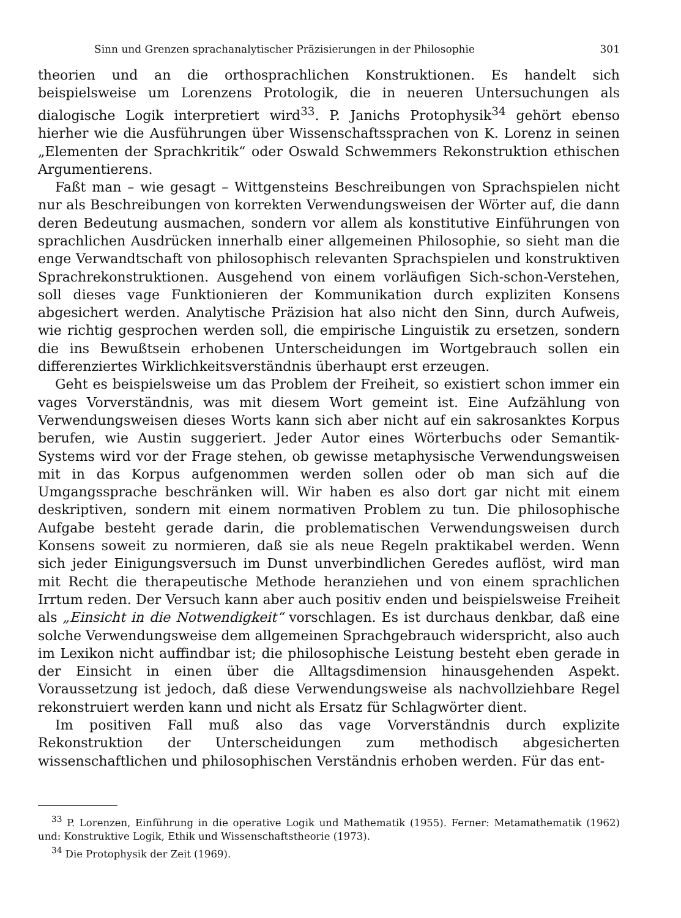Sinn und Grenzen sprachanalytischer Präzisierungen in der Philosophie 301
theorien und an die orthosprachlichen Konstruktionen. Es handelt sich beispielsweise um Lorenzens Protologik, die in neueren Untersuchungen als dialogische Logik interpretiert wird<sup>33</sup>. P. Janichs Protophysik<sup>34</sup> gehört ebenso hierher wie die Ausführungen über Wissenschaftssprachen von K. Lorenz in seinen „Elementen der Sprachkritik“ oder Oswald Schwemmers Rekonstruktion ethischen Argumentierens.
Faßt man – wie gesagt – Wittgensteins Beschreibungen von Sprachspielen nicht nur als Beschreibungen von korrekten Verwendungsweisen der Wörter auf, die dann deren Bedeutung ausmachen, sondern vor allem als konstitutive Einführungen von sprachlichen Ausdrücken innerhalb einer allgemeinen Philosophie, so sieht man die enge Verwandtschaft von philosophisch relevanten Sprachspielen und konstruktiven Sprachrekonstruktionen. Ausgehend von einem vorläufigen Sich-schon-Verstehen, soll dieses vage Funktionieren der Kommunikation durch expliziten Konsens abgesichert werden. Analytische Präzision hat also nicht den Sinn, durch Aufweis, wie richtig gesprochen werden soll, die empirische Linguistik zu ersetzen, sondern die ins Bewußtsein erhobenen Unterscheidungen im Wortgebrauch sollen ein differenziertes Wirklichkeitsverständnis überhaupt erst erzeugen.
Geht es beispielsweise um das Problem der Freiheit, so existiert schon immer ein vages Vorverständnis, was mit diesem Wort gemeint ist. Eine Aufzählung von Verwendungsweisen dieses Worts kann sich aber nicht auf ein sakrosanktes Korpus berufen, wie Austin suggeriert. Jeder Autor eines Wörterbuchs oder Semantik-Systems wird vor der Frage stehen, ob gewisse metaphysische Verwendungsweisen mit in das Korpus aufgenommen werden sollen oder ob man sich auf die Umgangssprache beschränken will. Wir haben es also dort gar nicht mit einem deskriptiven, sondern mit einem normativen Problem zu tun. Die philosophische Aufgabe besteht gerade darin, die problematischen Verwendungsweisen durch Konsens soweit zu normieren, daß sie als neue Regeln praktikabel werden. Wenn sich jeder Einigungsversuch im Dunst unverbindlichen Geredes auflöst, wird man mit Recht die therapeutische Methode heranziehen und von einem sprachlichen Irrtum reden. Der Versuch kann aber auch positiv enden und beispielsweise Freiheit als „Einsicht in die Notwendigkeit“ vorschlagen. Es ist durchaus denkbar, daß eine solche Verwendungsweise dem allgemeinen Sprachgebrauch widerspricht, also auch im Lexikon nicht auffindbar ist; die philosophische Leistung besteht eben gerade in der Einsicht in einen über die Alltagsdimension hinausgehenden Aspekt. Voraussetzung ist jedoch, daß diese Verwendungsweise als nachvollziehbare Regel rekonstruiert werden kann und nicht als Ersatz für Schlagwörter dient.
Im positiven Fall muß also das vage Vorverständnis durch explizite Rekonstruktion der Unterscheidungen zum methodisch abgesicherten wissenschaftlichen und philosophischen Verständnis erhoben werden. Für das ent-
<sup>33</sup> P. Lorenzen, Einführung in die operative Logik und Mathematik (1955). Ferner: Metamathematik (1962) und: Konstruktive Logik, Ethik und Wissenschaftstheorie (1973).
<sup>34</sup> Die Protophysik der Zeit (1969).